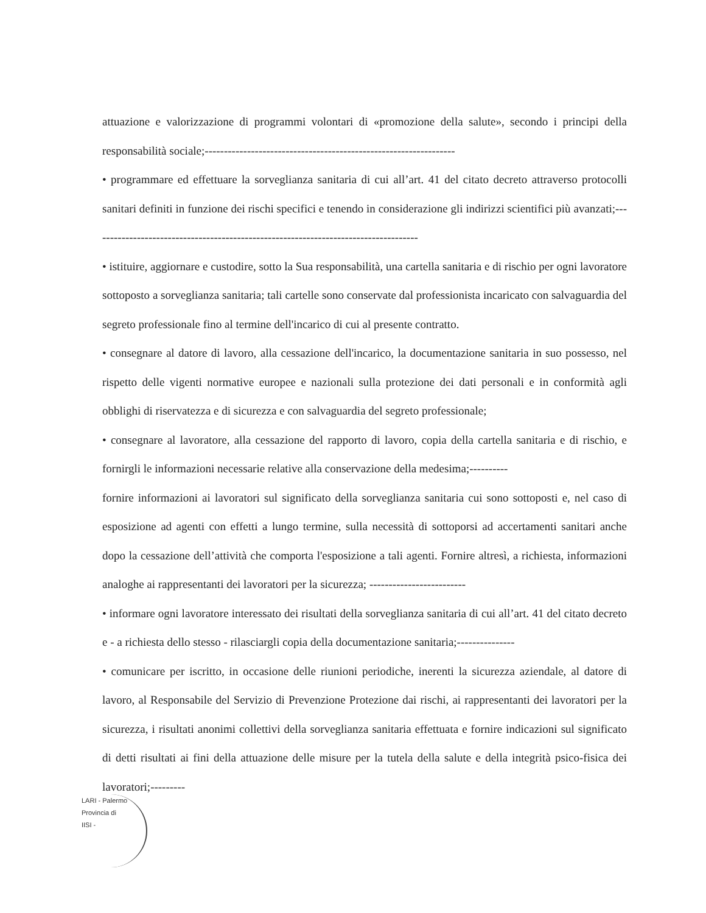attuazione e valorizzazione di programmi volontari di «promozione della salute», secondo i principi della responsabilità sociale;-----------------------------------------------------------------
• programmare ed effettuare la sorveglianza sanitaria di cui all’art. 41 del citato decreto attraverso protocolli sanitari definiti in funzione dei rischi specifici e tenendo in considerazione gli indirizzi scientifici più avanzati;-------------------------------------------------------------------------------------
• istituire, aggiornare e custodire, sotto la Sua responsabilità, una cartella sanitaria e di rischio per ogni lavoratore sottoposto a sorveglianza sanitaria; tali cartelle sono conservate dal professionista incaricato con salvaguardia del segreto professionale fino al termine dell'incarico di cui al presente contratto.
• consegnare al datore di lavoro, alla cessazione dell'incarico, la documentazione sanitaria in suo possesso, nel rispetto delle vigenti normative europee e nazionali sulla protezione dei dati personali e in conformità agli obblighi di riservatezza e di sicurezza e con salvaguardia del segreto professionale;
• consegnare al lavoratore, alla cessazione del rapporto di lavoro, copia della cartella sanitaria e di rischio, e fornirgli le informazioni necessarie relative alla conservazione della medesima;----------
fornire informazioni ai lavoratori sul significato della sorveglianza sanitaria cui sono sottoposti e, nel caso di esposizione ad agenti con effetti a lungo termine, sulla necessità di sottoporsi ad accertamenti sanitari anche dopo la cessazione dell’attività che comporta l'esposizione a tali agenti. Fornire altresì, a richiesta, informazioni analoghe ai rappresentanti dei lavoratori per la sicurezza; -------------------------
• informare ogni lavoratore interessato dei risultati della sorveglianza sanitaria di cui all’art. 41 del citato decreto e - a richiesta dello stesso - rilasciargli copia della documentazione sanitaria;---------------
• comunicare per iscritto, in occasione delle riunioni periodiche, inerenti la sicurezza aziendale, al datore di lavoro, al Responsabile del Servizio di Prevenzione Protezione dai rischi, ai rappresentanti dei lavoratori per la sicurezza, i risultati anonimi collettivi della sorveglianza sanitaria effettuata e fornire indicazioni sul significato di detti risultati ai fini della attuazione delle misure per la tutela della salute e della integrità psico-fisica dei lavoratori;---------
LARI - Palermo
Provincia di
IISI -